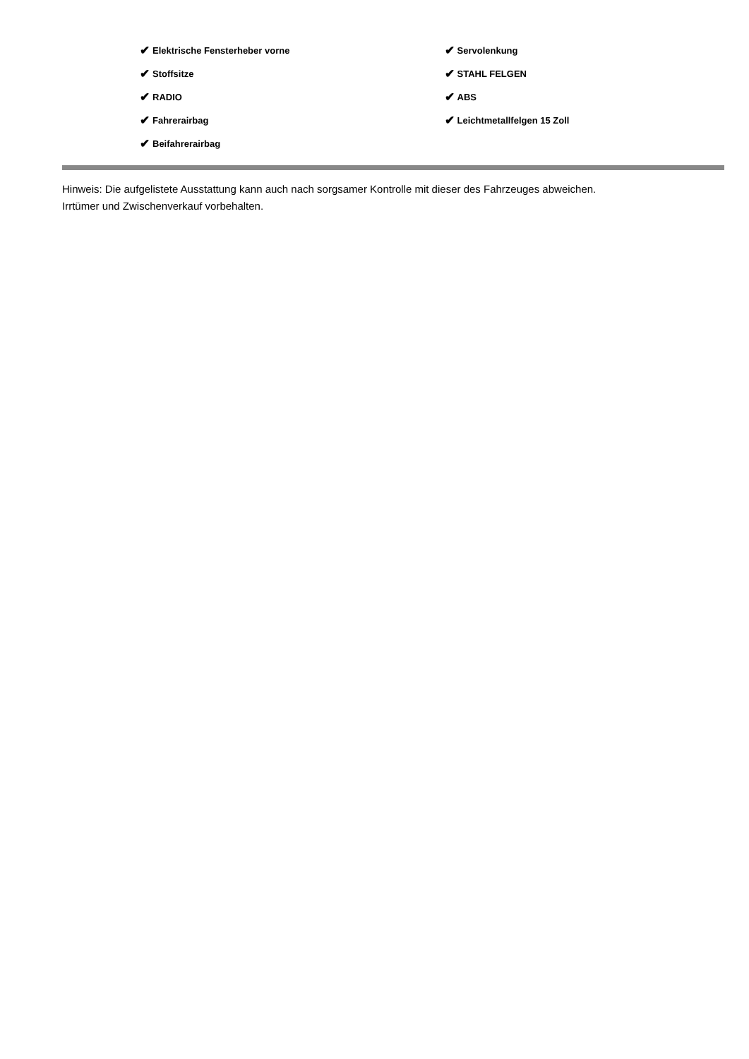✔ Elektrische Fensterheber vorne
✔ Stoffsitze
✔ RADIO
✔ Fahrerairbag
✔ Beifahrerairbag
✔ Servolenkung
✔ STAHL FELGEN
✔ ABS
✔ Leichtmetallfelgen 15 Zoll
Hinweis: Die aufgelistete Ausstattung kann auch nach sorgsamer Kontrolle mit dieser des Fahrzeuges abweichen. Irrtümer und Zwischenverkauf vorbehalten.